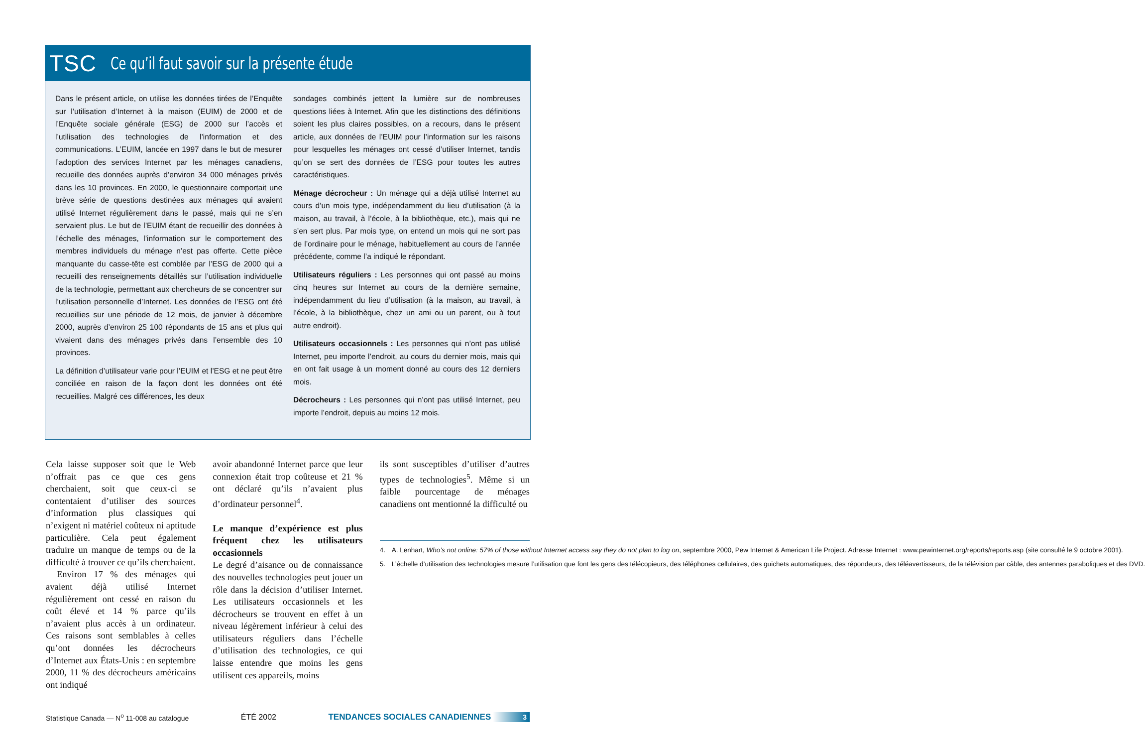TSC Ce qu’il faut savoir sur la présente étude
Dans le présent article, on utilise les données tirées de l’Enquête sur l’utilisation d’Internet à la maison (EUIM) de 2000 et de l’Enquête sociale générale (ESG) de 2000 sur l’accès et l’utilisation des technologies de l’information et des communications. L’EUIM, lancée en 1997 dans le but de mesurer l’adoption des services Internet par les ménages canadiens, recueille des données auprès d’environ 34 000 ménages privés dans les 10 provinces. En 2000, le questionnaire comportait une brève série de questions destinées aux ménages qui avaient utilisé Internet régulièrement dans le passé, mais qui ne s’en servaient plus. Le but de l’EUIM étant de recueillir des données à l’échelle des ménages, l’information sur le comportement des membres individuels du ménage n’est pas offerte. Cette pièce manquante du casse-tête est comblée par l’ESG de 2000 qui a recueilli des renseignements détaillés sur l’utilisation individuelle de la technologie, permettant aux chercheurs de se concentrer sur l’utilisation personnelle d’Internet. Les données de l’ESG ont été recueillies sur une période de 12 mois, de janvier à décembre 2000, auprès d’environ 25 100 répondants de 15 ans et plus qui vivaient dans des ménages privés dans l’ensemble des 10 provinces.
La définition d’utilisateur varie pour l’EUIM et l’ESG et ne peut être conciliée en raison de la façon dont les données ont été recueillies. Malgré ces différences, les deux
sondages combinés jettent la lumière sur de nombreuses questions liées à Internet. Afin que les distinctions des définitions soient les plus claires possibles, on a recours, dans le présent article, aux données de l’EUIM pour l’information sur les raisons pour lesquelles les ménages ont cessé d’utiliser Internet, tandis qu’on se sert des données de l’ESG pour toutes les autres caractéristiques.
Ménage décrocheur : Un ménage qui a déjà utilisé Internet au cours d’un mois type, indépendamment du lieu d’utilisation (à la maison, au travail, à l’école, à la bibliothèque, etc.), mais qui ne s’en sert plus. Par mois type, on entend un mois qui ne sort pas de l’ordinaire pour le ménage, habituellement au cours de l’année précédente, comme l’a indiqué le répondant.
Utilisateurs réguliers : Les personnes qui ont passé au moins cinq heures sur Internet au cours de la dernière semaine, indépendamment du lieu d’utilisation (à la maison, au travail, à l’école, à la bibliothèque, chez un ami ou un parent, ou à tout autre endroit).
Utilisateurs occasionnels : Les personnes qui n’ont pas utilisé Internet, peu importe l’endroit, au cours du dernier mois, mais qui en ont fait usage à un moment donné au cours des 12 derniers mois.
Décrocheurs : Les personnes qui n’ont pas utilisé Internet, peu importe l’endroit, depuis au moins 12 mois.
Cela laisse supposer soit que le Web n’offrait pas ce que ces gens cherchaient, soit que ceux-ci se contentaient d’utiliser des sources d’information plus classiques qui n’exigent ni matériel coûteux ni aptitude particulière. Cela peut également traduire un manque de temps ou de la difficulté à trouver ce qu’ils cherchaient.
Environ 17 % des ménages qui avaient déjà utilisé Internet régulièrement ont cessé en raison du coût élevé et 14 % parce qu’ils n’avaient plus accès à un ordinateur. Ces raisons sont semblables à celles qu’ont données les décrocheurs d’Internet aux États-Unis : en septembre 2000, 11 % des décrocheurs américains ont indiqué
avoir abandonné Internet parce que leur connexion était trop coûteuse et 21 % ont déclaré qu’ils n’avaient plus d’ordinateur personnel<sup>4</sup>.
Le manque d’expérience est plus fréquent chez les utilisateurs occasionnels
Le degré d’aisance ou de connaissance des nouvelles technologies peut jouer un rôle dans la décision d’utiliser Internet. Les utilisateurs occasionnels et les décrocheurs se trouvent en effet à un niveau légèrement inférieur à celui des utilisateurs réguliers dans l’échelle d’utilisation des technologies, ce qui laisse entendre que moins les gens utilisent ces appareils, moins
ils sont susceptibles d’utiliser d’autres types de technologies<sup>5</sup>. Même si un faible pourcentage de ménages canadiens ont mentionné la difficulté ou
4. A. Lenhart, Who’s not online: 57% of those without Internet access say they do not plan to log on, septembre 2000, Pew Internet & American Life Project. Adresse Internet : www.pewinternet.org/reports/reports.asp (site consulté le 9 octobre 2001).
5. L’échelle d’utilisation des technologies mesure l’utilisation que font les gens des télécopieurs, des téléphones cellulaires, des guichets automatiques, des répondeurs, des téléavertisseurs, de la télévision par câble, des antennes paraboliques et des DVD.
Statistique Canada — N<sup>o</sup> 11-008 au catalogue ÉTÉ 2002 TENDANCES SOCIALES CANADIENNES 3